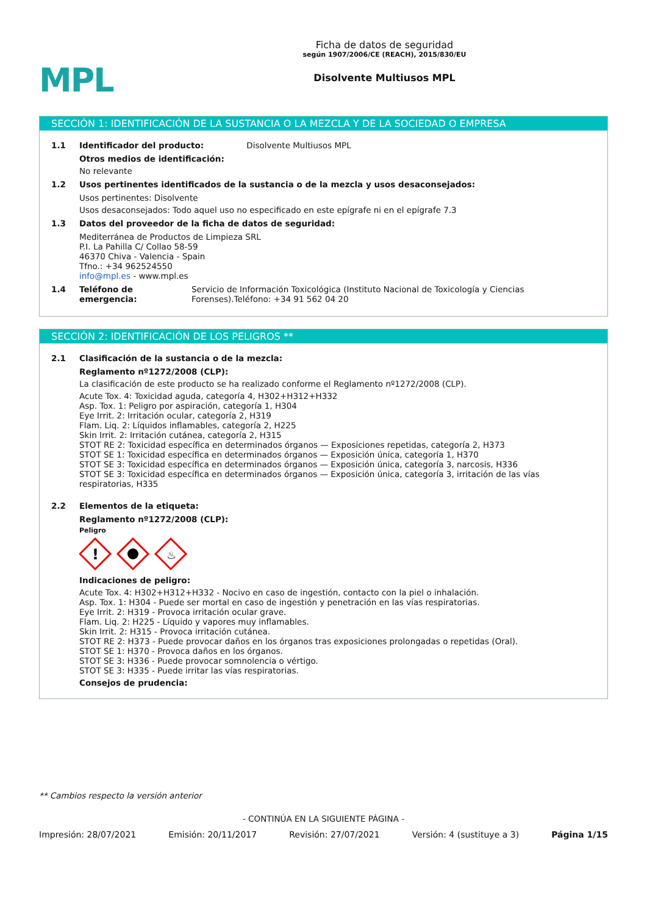MPL
Ficha de datos de seguridad
según 1907/2006/CE (REACH), 2015/830/EU
Disolvente Multiusos MPL
SECCIÓN 1: IDENTIFICACIÓN DE LA SUSTANCIA O LA MEZCLA Y DE LA SOCIEDAD O EMPRESA
1.1 Identificador del producto: Disolvente Multiusos MPL
Otros medios de identificación:
No relevante
1.2 Usos pertinentes identificados de la sustancia o de la mezcla y usos desaconsejados:
Usos pertinentes: Disolvente
Usos desaconsejados: Todo aquel uso no especificado en este epígrafe ni en el epígrafe 7.3
1.3 Datos del proveedor de la ficha de datos de seguridad:
Mediterránea de Productos de Limpieza SRL
P.I. La Pahilla C/ Collao 58-59
46370 Chiva - Valencia - Spain
Tfno.: +34 962524550
info@mpl.es - www.mpl.es
1.4 Teléfono de emergencia: Servicio de Información Toxicológica (Instituto Nacional de Toxicología y Ciencias Forenses).Teléfono: +34 91 562 04 20
SECCIÓN 2: IDENTIFICACIÓN DE LOS PELIGROS **
2.1 Clasificación de la sustancia o de la mezcla:
Reglamento nº1272/2008 (CLP):
La clasificación de este producto se ha realizado conforme el Reglamento nº1272/2008 (CLP).
Acute Tox. 4: Toxicidad aguda, categoría 4, H302+H312+H332
Asp. Tox. 1: Peligro por aspiración, categoría 1, H304
Eye Irrit. 2: Irritación ocular, categoría 2, H319
Flam. Liq. 2: Líquidos inflamables, categoría 2, H225
Skin Irrit. 2: Irritación cutánea, categoría 2, H315
STOT RE 2: Toxicidad específica en determinados órganos — Exposiciones repetidas, categoría 2, H373
STOT SE 1: Toxicidad específica en determinados órganos — Exposición única, categoría 1, H370
STOT SE 3: Toxicidad específica en determinados órganos — Exposición única, categoría 3, narcosis, H336
STOT SE 3: Toxicidad específica en determinados órganos — Exposición única, categoría 3, irritación de las vías respiratorias, H335
2.2 Elementos de la etiqueta:
Reglamento nº1272/2008 (CLP):
Peligro
!
♨
Indicaciones de peligro:
Acute Tox. 4: H302+H312+H332 - Nocivo en caso de ingestión, contacto con la piel o inhalación.
Asp. Tox. 1: H304 - Puede ser mortal en caso de ingestión y penetración en las vías respiratorias.
Eye Irrit. 2: H319 - Provoca irritación ocular grave.
Flam. Liq. 2: H225 - Líquido y vapores muy inflamables.
Skin Irrit. 2: H315 - Provoca irritación cutánea.
STOT RE 2: H373 - Puede provocar daños en los órganos tras exposiciones prolongadas o repetidas (Oral).
STOT SE 1: H370 - Provoca daños en los órganos.
STOT SE 3: H336 - Puede provocar somnolencia o vértigo.
STOT SE 3: H335 - Puede irritar las vías respiratorias.
Consejos de prudencia:
** Cambios respecto la versión anterior
- CONTINÚA EN LA SIGUIENTE PÁGINA -
Impresión: 28/07/2021 Emisión: 20/11/2017 Revisión: 27/07/2021 Versión: 4 (sustituye a 3) Página 1/15